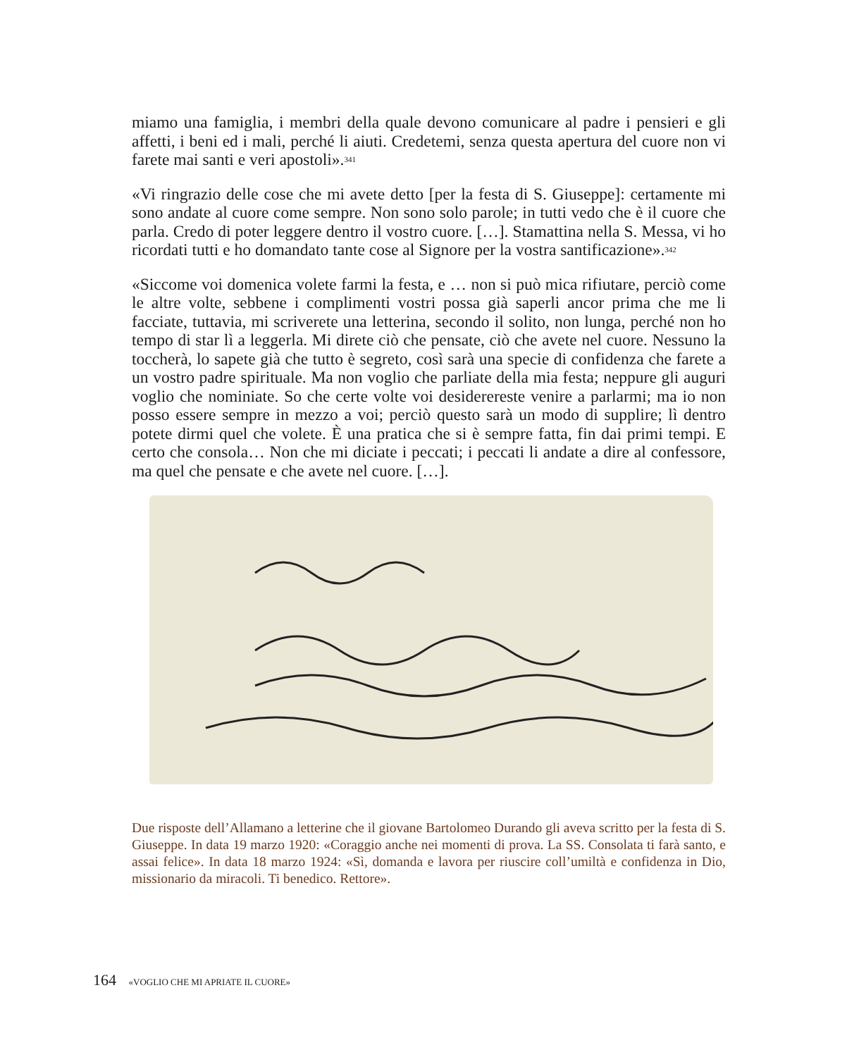miamo una famiglia, i membri della quale devono comunicare al padre i pensieri e gli affetti, i beni ed i mali, perché li aiuti. Credetemi, senza questa apertura del cuore non vi farete mai santi e veri apostoli».<sup>341</sup>
«Vi ringrazio delle cose che mi avete detto [per la festa di S. Giuseppe]: certamente mi sono andate al cuore come sempre. Non sono solo parole; in tutti vedo che è il cuore che parla. Credo di poter leggere dentro il vostro cuore. […]. Stamattina nella S. Messa, vi ho ricordati tutti e ho domandato tante cose al Signore per la vostra santificazione».<sup>342</sup>
«Siccome voi domenica volete farmi la festa, e … non si può mica rifiutare, perciò come le altre volte, sebbene i complimenti vostri possa già saperli ancor prima che me li facciate, tuttavia, mi scriverete una letterina, secondo il solito, non lunga, perché non ho tempo di star lì a leggerla. Mi direte ciò che pensate, ciò che avete nel cuore. Nessuno la toccherà, lo sapete già che tutto è segreto, così sarà una specie di confidenza che farete a un vostro padre spirituale. Ma non voglio che parliate della mia festa; neppure gli auguri voglio che nominiate. So che certe volte voi desiderereste venire a parlarmi; ma io non posso essere sempre in mezzo a voi; perciò questo sarà un modo di supplire; lì dentro potete dirmi quel che volete. È una pratica che si è sempre fatta, fin dai primi tempi. E certo che consola… Non che mi diciate i peccati; i peccati li andate a dire al confessore, ma quel che pensate e che avete nel cuore. […].
Due risposte dell’Allamano a letterine che il giovane Bartolomeo Durando gli aveva scritto per la festa di S. Giuseppe. In data 19 marzo 1920: «Coraggio anche nei momenti di prova. La SS. Consolata ti farà santo, e assai felice». In data 18 marzo 1924: «Sì, domanda e lavora per riuscire coll’umiltà e confidenza in Dio, missionario da miracoli. Ti benedico. Rettore».
164 «VOGLIO CHE MI APRIATE IL CUORE»